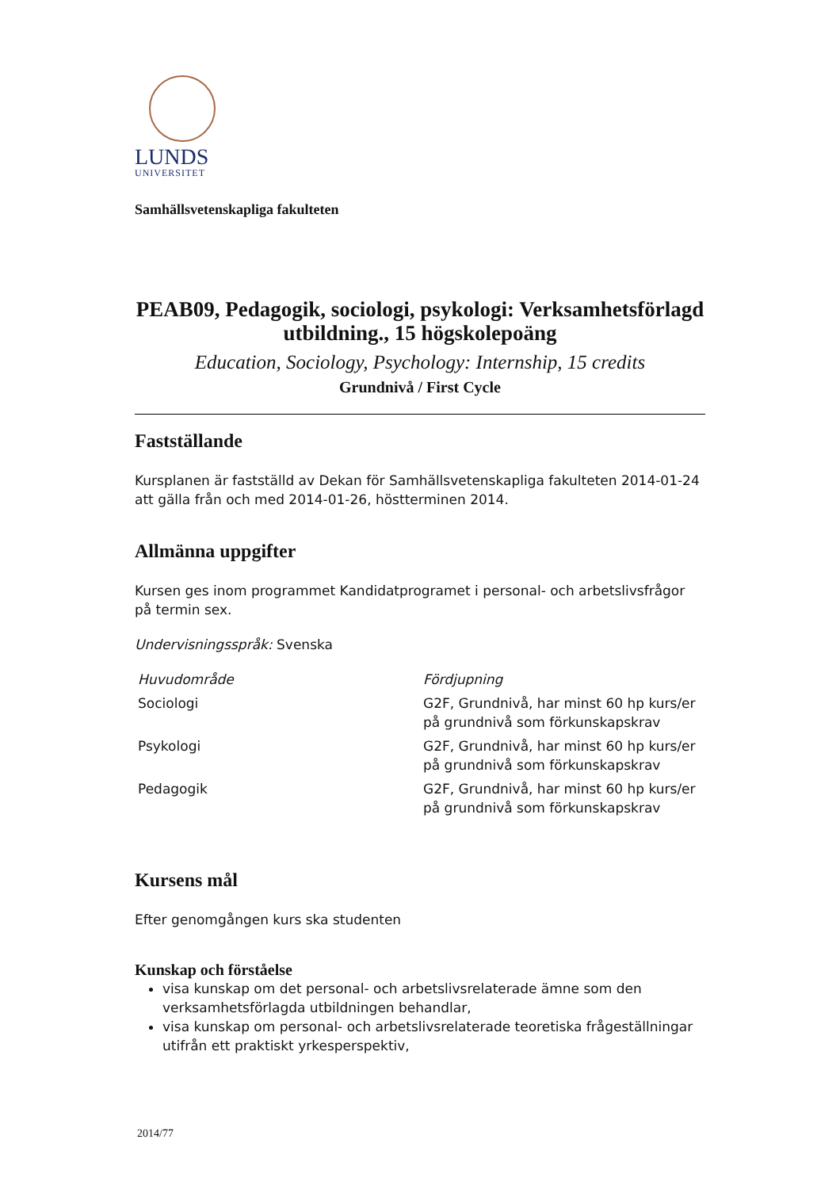LUNDS
UNIVERSITET
Samhällsvetenskapliga fakulteten
PEAB09, Pedagogik, sociologi, psykologi: Verksamhetsförlagd utbildning., 15 högskolepoäng
Education, Sociology, Psychology: Internship, 15 credits
Grundnivå / First Cycle
Fastställande
Kursplanen är fastställd av Dekan för Samhällsvetenskapliga fakulteten 2014-01-24 att gälla från och med 2014-01-26, höstterminen 2014.
Allmänna uppgifter
Kursen ges inom programmet Kandidatprogramet i personal- och arbetslivsfrågor på termin sex.
Undervisningsspråk: Svenska
| Huvudområde | Fördjupning |
| --- | --- |
| Sociologi | G2F, Grundnivå, har minst 60 hp kurs/er på grundnivå som förkunskapskrav |
| Psykologi | G2F, Grundnivå, har minst 60 hp kurs/er på grundnivå som förkunskapskrav |
| Pedagogik | G2F, Grundnivå, har minst 60 hp kurs/er på grundnivå som förkunskapskrav |
Kursens mål
Efter genomgången kurs ska studenten
Kunskap och förståelse
visa kunskap om det personal- och arbetslivsrelaterade ämne som den verksamhetsförlagda utbildningen behandlar,
visa kunskap om personal- och arbetslivsrelaterade teoretiska frågeställningar utifrån ett praktiskt yrkesperspektiv,
2014/77